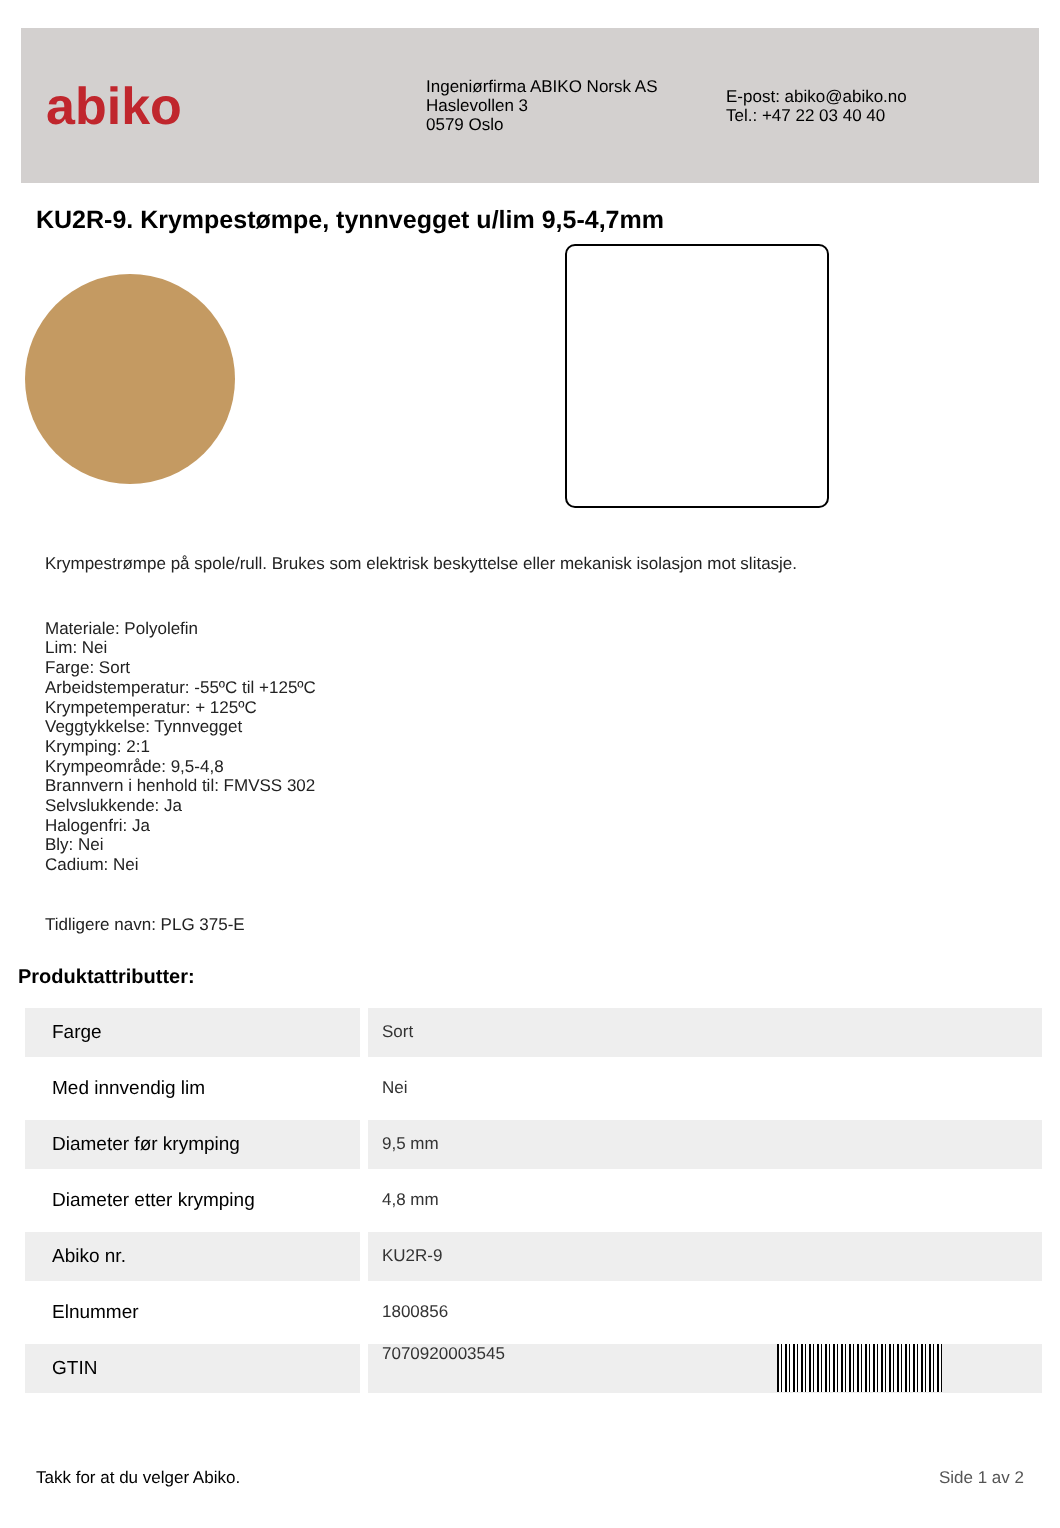abiko
Ingeniørfirma ABIKO Norsk AS
Haslevollen 3
0579 Oslo
E-post: abiko@abiko.no
Tel.: +47 22 03 40 40
KU2R-9. Krympestømpe, tynnvegget u/lim 9,5-4,7mm
Krympestrømpe på spole/rull. Brukes som elektrisk beskyttelse eller mekanisk isolasjon mot slitasje.
Materiale: Polyolefin
Lim: Nei
Farge: Sort
Arbeidstemperatur: -55ºC til +125ºC
Krympetemperatur: + 125ºC
Veggtykkelse: Tynnvegget
Krymping: 2:1
Krympeområde: 9,5-4,8
Brannvern i henhold til: FMVSS 302
Selvslukkende: Ja
Halogenfri: Ja
Bly: Nei
Cadium: Nei
Tidligere navn: PLG 375-E
Produktattributter:
| Farge | Sort |
| Med innvendig lim | Nei |
| Diameter før krymping | 9,5 mm |
| Diameter etter krymping | 4,8 mm |
| Abiko nr. | KU2R-9 |
| Elnummer | 1800856 |
| GTIN | 7070920003545 |
Takk for at du velger Abiko. Side 1 av 2